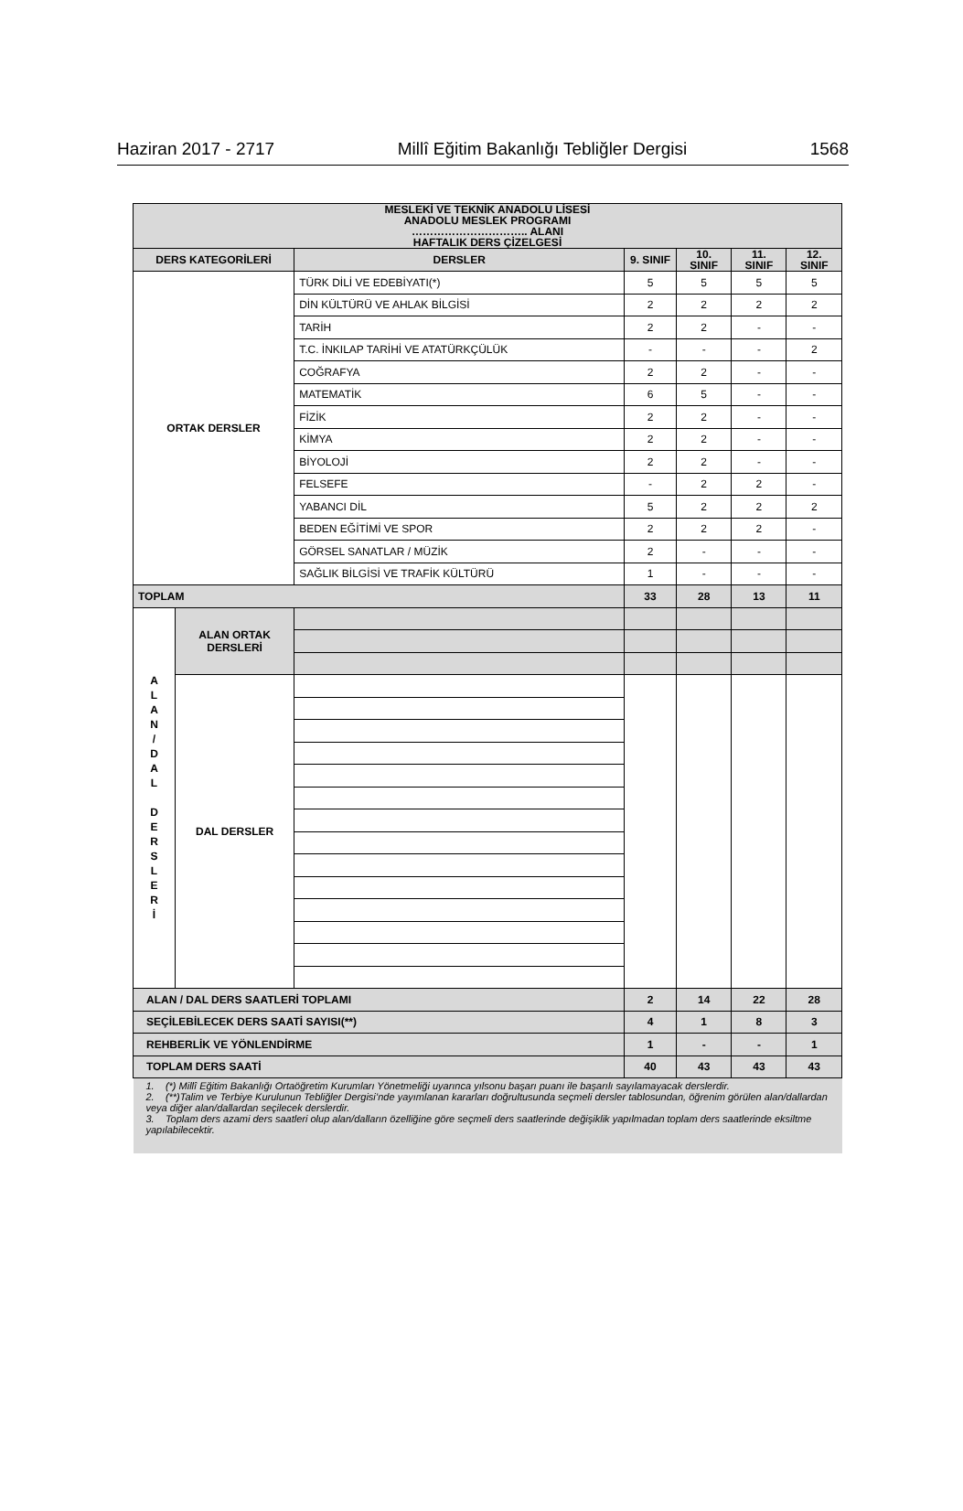Haziran 2017 - 2717 Millî Eğitim Bakanlığı Tebliğler Dergisi 1568
| MESLEKİ VE TEKNİK ANADOLU LİSESİ ANADOLU MESLEK PROGRAMI ………………………….. ALANI HAFTALIK DERS ÇİZELGESİ | | | | | | |
| --- | --- | --- | --- | --- | --- | --- |
| DERS KATEGORİLERİ | | DERSLER | 9. SINIF | 10. SINIF | 11. SINIF | 12. SINIF |
| ORTAK DERSLER | | TÜRK DİLİ VE EDEBİYATI(*) | 5 | 5 | 5 | 5 |
| | | DİN KÜLTÜRÜ VE AHLAK BİLGİSİ | 2 | 2 | 2 | 2 |
| | | TARİH | 2 | 2 | - | - |
| | | T.C. İNKILAP TARİHİ VE ATATÜRKÇÜLÜK | - | - | - | 2 |
| | | COĞRAFYA | 2 | 2 | - | - |
| | | MATEMATİK | 6 | 5 | - | - |
| | | FİZİK | 2 | 2 | - | - |
| | | KİMYA | 2 | 2 | - | - |
| | | BİYOLOJİ | 2 | 2 | - | - |
| | | FELSEFE | - | 2 | 2 | - |
| | | YABANCI DİL | 5 | 2 | 2 | 2 |
| | | BEDEN EĞİTİMİ VE SPOR | 2 | 2 | 2 | - |
| | | GÖRSEL SANATLAR / MÜZİK | 2 | - | - | - |
| | | SAĞLIK BİLGİSİ VE TRAFİK KÜLTÜRÜ | 1 | - | - | - |
| TOPLAM | | | 33 | 28 | 13 | 11 |
| A L A N / D A L D E R S L E R İ | ALAN ORTAK DERSLERİ | | | | | |
| | DAL DERSLER | | | | | |
| ALAN / DAL DERS SAATLERİ TOPLAMI | | | 2 | 14 | 22 | 28 |
| SEÇİLEBİLECEK DERS SAATİ SAYISI(**) | | | 4 | 1 | 8 | 3 |
| REHBERLİK VE YÖNLENDİRME | | | 1 | - | - | 1 |
| TOPLAM DERS SAATİ | | | 40 | 43 | 43 | 43 |
| 1. (*) Millî Eğitim Bakanlığı Ortaöğretim Kurumları Yönetmeliği uyarınca yılsonu başarı puanı ile başarılı sayılamayacak derslerdir. 2. (**)Talim ve Terbiye Kurulunun Tebliğler Dergisi’nde yayımlanan kararları doğrultusunda seçmeli dersler tablosundan, öğrenim görülen alan/dallardan veya diğer alan/dallardan seçilecek derslerdir. 3. Toplam ders azami ders saatleri olup alan/dalların özelliğine göre seçmeli ders saatlerinde değişiklik yapılmadan toplam ders saatlerinde eksiltme yapılabilecektir. | | | | | | |